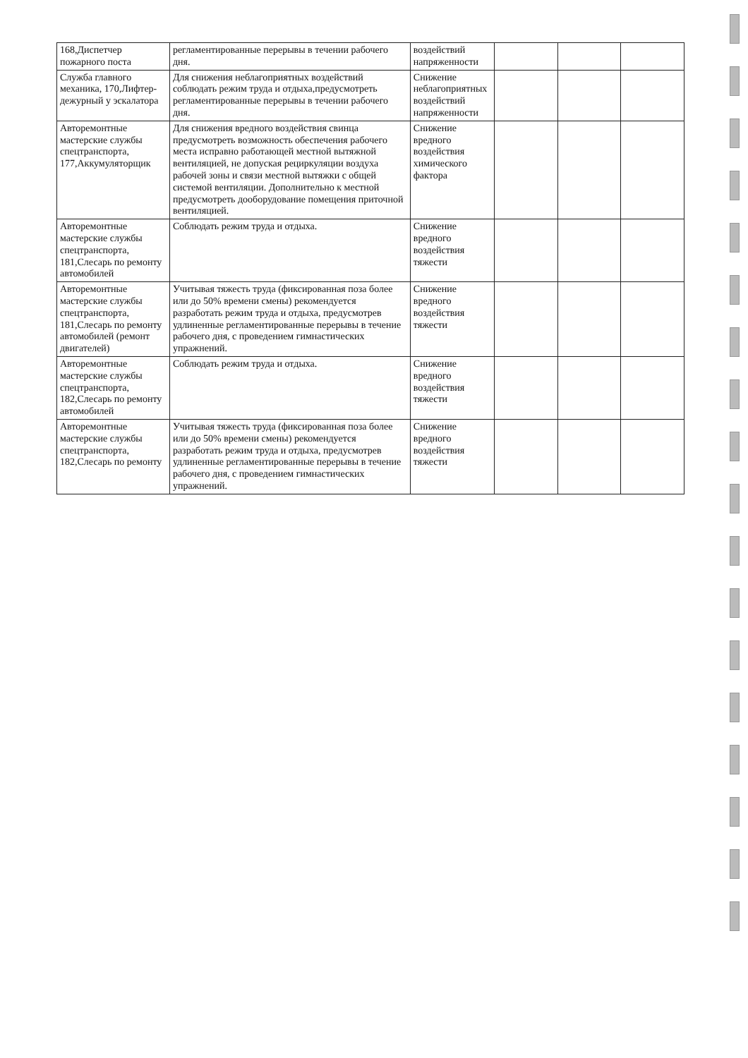| 168,Диспетчер пожарного поста | регламентированные перерывы в течении рабочего дня. | воздействий напряженности | | | |
| Служба главного механика, 170,Лифтер-дежурный у эскалатора | Для снижения неблагоприятных воздействий соблюдать режим труда и отдыха,предусмотреть регламентированные перерывы в течении рабочего дня. | Снижение неблагоприятных воздействий напряженности | | | |
| Авторемонтные мастерские службы спецтранспорта, 177,Аккумуляторщик | Для снижения вредного воздействия свинца предусмотреть возможность обеспечения рабочего места исправно работающей местной вытяжной вентиляцией, не допуская рециркуляции воздуха рабочей зоны и связи местной вытяжки с общей системой вентиляции. Дополнительно к местной предусмотреть дооборудование помещения приточной вентиляцией. | Снижение вредного воздействия химического фактора | | | |
| Авторемонтные мастерские службы спецтранспорта, 181,Слесарь по ремонту автомобилей | Соблюдать режим труда и отдыха. | Снижение вредного воздействия тяжести | | | |
| Авторемонтные мастерские службы спецтранспорта, 181,Слесарь по ремонту автомобилей (ремонт двигателей) | Учитывая тяжесть труда (фиксированная поза более или до 50% времени смены) рекомендуется разработать режим труда и отдыха, предусмотрев удлиненные регламентированные перерывы в течение рабочего дня, с проведением гимнастических упражнений. | Снижение вредного воздействия тяжести | | | |
| Авторемонтные мастерские службы спецтранспорта, 182,Слесарь по ремонту автомобилей | Соблюдать режим труда и отдыха. | Снижение вредного воздействия тяжести | | | |
| Авторемонтные мастерские службы спецтранспорта, 182,Слесарь по ремонту | Учитывая тяжесть труда (фиксированная поза более или до 50% времени смены) рекомендуется разработать режим труда и отдыха, предусмотрев удлиненные регламентированные перерывы в течение рабочего дня, с проведением гимнастических упражнений. | Снижение вредного воздействия тяжести | | | |